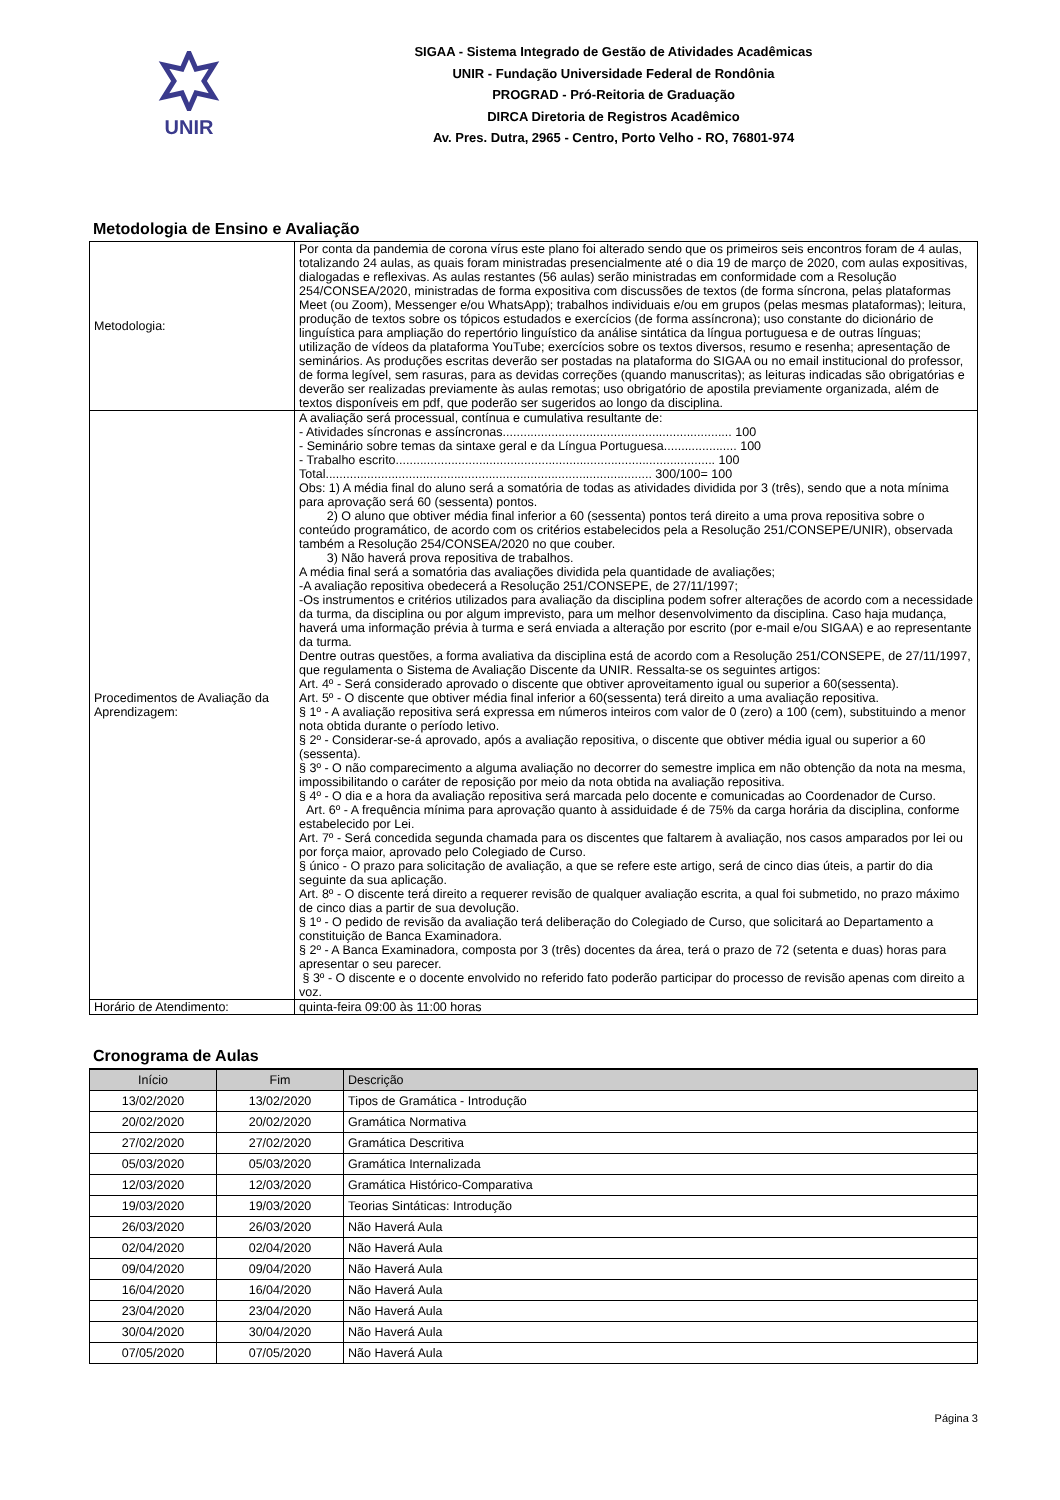UNIR
SIGAA - Sistema Integrado de Gestão de Atividades Acadêmicas
UNIR - Fundação Universidade Federal de Rondônia
PROGRAD - Pró-Reitoria de Graduação
DIRCA Diretoria de Registros Acadêmico
Av. Pres. Dutra, 2965 - Centro, Porto Velho - RO, 76801-974
Metodologia de Ensino e Avaliação
| Metodologia: | Por conta da pandemia de corona vírus este plano foi alterado sendo que os primeiros seis encontros foram de 4 aulas, totalizando 24 aulas, as quais foram ministradas presencialmente até o dia 19 de março de 2020, com aulas expositivas, dialogadas e reflexivas. As aulas restantes (56 aulas) serão ministradas em conformidade com a Resolução 254/CONSEA/2020, ministradas de forma expositiva com discussões de textos (de forma síncrona, pelas plataformas Meet (ou Zoom), Messenger e/ou WhatsApp); trabalhos individuais e/ou em grupos (pelas mesmas plataformas); leitura, produção de textos sobre os tópicos estudados e exercícios (de forma assíncrona); uso constante do dicionário de linguística para ampliação do repertório linguístico da análise sintática da língua portuguesa e de outras línguas; utilização de vídeos da plataforma YouTube; exercícios sobre os textos diversos, resumo e resenha; apresentação de seminários. As produções escritas deverão ser postadas na plataforma do SIGAA ou no email institucional do professor, de forma legível, sem rasuras, para as devidas correções (quando manuscritas); as leituras indicadas são obrigatórias e deverão ser realizadas previamente às aulas remotas; uso obrigatório de apostila previamente organizada, além de textos disponíveis em pdf, que poderão ser sugeridos ao longo da disciplina. |
| Procedimentos de Avaliação da Aprendizagem: | A avaliação será processual, contínua e cumulativa resultante de: - Atividades síncronas e assíncronas.................................................................. 100 - Seminário sobre temas da sintaxe geral e da Língua Portuguesa..................... 100 - Trabalho escrito............................................................................................ 100 Total.............................................................................................. 300/100= 100 Obs: 1) A média final do aluno será a somatória de todas as atividades dividida por 3 (três), sendo que a nota mínima para aprovação será 60 (sessenta) pontos. 2) O aluno que obtiver média final inferior a 60 (sessenta) pontos terá direito a uma prova repositiva sobre o conteúdo programático, de acordo com os critérios estabelecidos pela a Resolução 251/CONSEPE/UNIR), observada também a Resolução 254/CONSEA/2020 no que couber. 3) Não haverá prova repositiva de trabalhos. A média final será a somatória das avaliações dividida pela quantidade de avaliações; -A avaliação repositiva obedecerá a Resolução 251/CONSEPE, de 27/11/1997; -Os instrumentos e critérios utilizados para avaliação da disciplina podem sofrer alterações de acordo com a necessidade da turma, da disciplina ou por algum imprevisto, para um melhor desenvolvimento da disciplina. Caso haja mudança, haverá uma informação prévia à turma e será enviada a alteração por escrito (por e-mail e/ou SIGAA) e ao representante da turma. Dentre outras questões, a forma avaliativa da disciplina está de acordo com a Resolução 251/CONSEPE, de 27/11/1997, que regulamenta o Sistema de Avaliação Discente da UNIR. Ressalta-se os seguintes artigos: Art. 4º - Será considerado aprovado o discente que obtiver aproveitamento igual ou superior a 60(sessenta). Art. 5º - O discente que obtiver média final inferior a 60(sessenta) terá direito a uma avaliação repositiva. § 1º - A avaliação repositiva será expressa em números inteiros com valor de 0 (zero) a 100 (cem), substituindo a menor nota obtida durante o período letivo. § 2º - Considerar-se-á aprovado, após a avaliação repositiva, o discente que obtiver média igual ou superior a 60 (sessenta). § 3º - O não comparecimento a alguma avaliação no decorrer do semestre implica em não obtenção da nota na mesma, impossibilitando o caráter de reposição por meio da nota obtida na avaliação repositiva. § 4º - O dia e a hora da avaliação repositiva será marcada pelo docente e comunicadas ao Coordenador de Curso. Art. 6º - A frequência mínima para aprovação quanto à assiduidade é de 75% da carga horária da disciplina, conforme estabelecido por Lei. Art. 7º - Será concedida segunda chamada para os discentes que faltarem à avaliação, nos casos amparados por lei ou por força maior, aprovado pelo Colegiado de Curso. § único - O prazo para solicitação de avaliação, a que se refere este artigo, será de cinco dias úteis, a partir do dia seguinte da sua aplicação. Art. 8º - O discente terá direito a requerer revisão de qualquer avaliação escrita, a qual foi submetido, no prazo máximo de cinco dias a partir de sua devolução. § 1º - O pedido de revisão da avaliação terá deliberação do Colegiado de Curso, que solicitará ao Departamento a constituição de Banca Examinadora. § 2º - A Banca Examinadora, composta por 3 (três) docentes da área, terá o prazo de 72 (setenta e duas) horas para apresentar o seu parecer. § 3º - O discente e o docente envolvido no referido fato poderão participar do processo de revisão apenas com direito a voz. |
| Horário de Atendimento: | quinta-feira 09:00 às 11:00 horas |
Cronograma de Aulas
| Início | Fim | Descrição |
| --- | --- | --- |
| 13/02/2020 | 13/02/2020 | Tipos de Gramática - Introdução |
| 20/02/2020 | 20/02/2020 | Gramática Normativa |
| 27/02/2020 | 27/02/2020 | Gramática Descritiva |
| 05/03/2020 | 05/03/2020 | Gramática Internalizada |
| 12/03/2020 | 12/03/2020 | Gramática Histórico-Comparativa |
| 19/03/2020 | 19/03/2020 | Teorias Sintáticas: Introdução |
| 26/03/2020 | 26/03/2020 | Não Haverá Aula |
| 02/04/2020 | 02/04/2020 | Não Haverá Aula |
| 09/04/2020 | 09/04/2020 | Não Haverá Aula |
| 16/04/2020 | 16/04/2020 | Não Haverá Aula |
| 23/04/2020 | 23/04/2020 | Não Haverá Aula |
| 30/04/2020 | 30/04/2020 | Não Haverá Aula |
| 07/05/2020 | 07/05/2020 | Não Haverá Aula |
Página 3